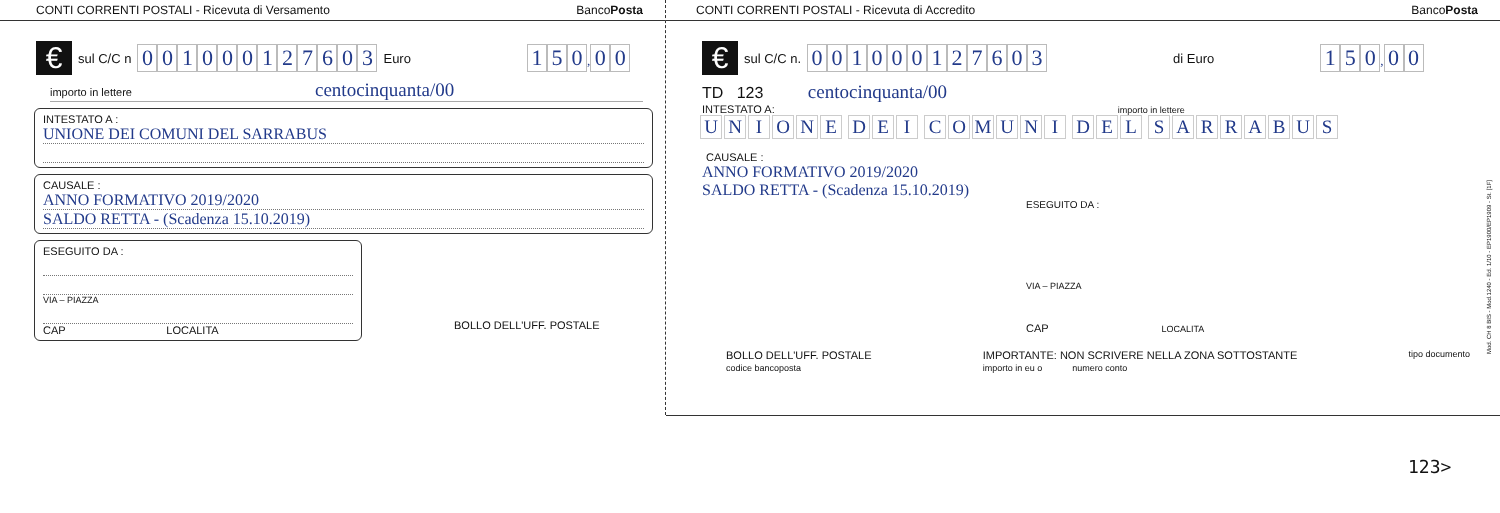CONTI CORRENTI POSTALI - Ricevuta di Versamento BancoPosta
€ sul C/C n 001000127603 Euro 150, 00
importo in lettere centocinquanta/00
INTESTATO A :
UNIONE DEI COMUNI DEL SARRABUS
CAUSALE :
ANNO FORMATIVO 2019/2020
SALDO RETTA - (Scadenza 15.10.2019)
ESEGUITO DA :
VIA – PIAZZA
CAP LOCALITA
BOLLO DELL'UFF. POSTALE
CONTI CORRENTI POSTALI - Ricevuta di Accredito BancoPosta
€ sul C/C n. 001000127603 di Euro 150, 00
TD 123 centocinquanta/00
INTESTATO A: importo in lettere
UNIONE DEI COMUNI DEL SARRABUS
CAUSALE :
ANNO FORMATIVO 2019/2020
SALDO RETTA - (Scadenza 15.10.2019)
ESEGUITO DA :
VIA – PIAZZA
CAP LOCALITA
BOLLO DELL'UFF. POSTALE
codice bancoposta IMPORTANTE: NON SCRIVERE NELLA ZONA SOTTOSTANTE
importo in eu o numero conto tipo documento
Mod. CH 8 BIS - Mod.1240 - Ed. 1/10 - EP1900/EP1909 - St. [1F]
123>